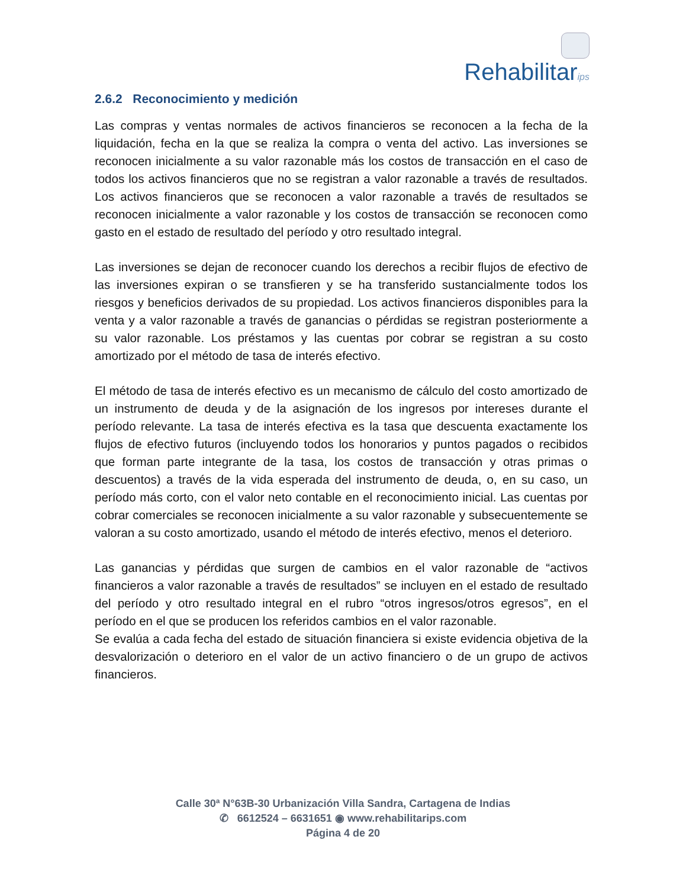Rehabilitarips
2.6.2 Reconocimiento y medición
Las compras y ventas normales de activos financieros se reconocen a la fecha de la liquidación, fecha en la que se realiza la compra o venta del activo. Las inversiones se reconocen inicialmente a su valor razonable más los costos de transacción en el caso de todos los activos financieros que no se registran a valor razonable a través de resultados. Los activos financieros que se reconocen a valor razonable a través de resultados se reconocen inicialmente a valor razonable y los costos de transacción se reconocen como gasto en el estado de resultado del período y otro resultado integral.
Las inversiones se dejan de reconocer cuando los derechos a recibir flujos de efectivo de las inversiones expiran o se transfieren y se ha transferido sustancialmente todos los riesgos y beneficios derivados de su propiedad. Los activos financieros disponibles para la venta y a valor razonable a través de ganancias o pérdidas se registran posteriormente a su valor razonable. Los préstamos y las cuentas por cobrar se registran a su costo amortizado por el método de tasa de interés efectivo.
El método de tasa de interés efectivo es un mecanismo de cálculo del costo amortizado de un instrumento de deuda y de la asignación de los ingresos por intereses durante el período relevante. La tasa de interés efectiva es la tasa que descuenta exactamente los flujos de efectivo futuros (incluyendo todos los honorarios y puntos pagados o recibidos que forman parte integrante de la tasa, los costos de transacción y otras primas o descuentos) a través de la vida esperada del instrumento de deuda, o, en su caso, un período más corto, con el valor neto contable en el reconocimiento inicial. Las cuentas por cobrar comerciales se reconocen inicialmente a su valor razonable y subsecuentemente se valoran a su costo amortizado, usando el método de interés efectivo, menos el deterioro.
Las ganancias y pérdidas que surgen de cambios en el valor razonable de “activos financieros a valor razonable a través de resultados” se incluyen en el estado de resultado del período y otro resultado integral en el rubro “otros ingresos/otros egresos”, en el período en el que se producen los referidos cambios en el valor razonable.
Se evalúa a cada fecha del estado de situación financiera si existe evidencia objetiva de la desvalorización o deterioro en el valor de un activo financiero o de un grupo de activos financieros.
Calle 30ª N°63B-30 Urbanización Villa Sandra, Cartagena de Indias
✆ 6612524 – 6631651 ◉ www.rehabilitarips.com
Página 4 de 20